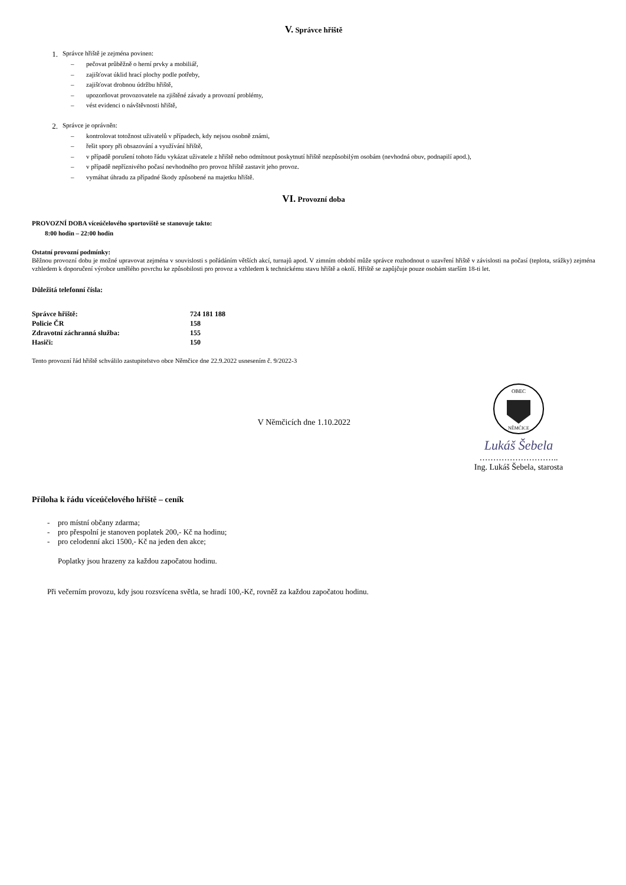V. Správce hřiště
1.
Správce hřiště je zejména povinen:
– pečovat průběžně o herní prvky a mobiliář,
– zajišťovat úklid hrací plochy podle potřeby,
– zajišťovat drobnou údržbu hřiště,
– upozorňovat provozovatele na zjištěné závady a provozní problémy,
– vést evidenci o návštěvnosti hřiště,
2.
Správce je oprávněn:
– kontrolovat totožnost uživatelů v případech, kdy nejsou osobně známi,
– řešit spory při obsazování a využívání hřiště,
– v případě porušení tohoto řádu vykázat uživatele z hřiště nebo odmítnout poskytnutí hřiště nezpůsobilým osobám (nevhodná obuv, podnapilí apod.),
– v případě nepříznivého počasí nevhodného pro provoz hřiště zastavit jeho provoz.
– vymáhat úhradu za případné škody způsobené na majetku hřiště.
VI. Provozní doba
PROVOZNÍ DOBA víceúčelového sportoviště se stanovuje takto:
8:00 hodin – 22:00 hodin
Ostatní provozní podmínky:
Běžnou provozní dobu je možné upravovat zejména v souvislosti s pořádáním větších akcí, turnajů apod. V zimním období může správce rozhodnout o uzavření hřiště v závislosti na počasí (teplota, srážky) zejména vzhledem k doporučení výrobce umělého povrchu ke způsobilosti pro provoz a vzhledem k technickému stavu hřiště a okolí. Hřiště se zapůjčuje pouze osobám starším 18-ti let.
Důležitá telefonní čísla:
| Správce hřiště: | 724 181 188 |
| Policie ČR | 158 |
| Zdravotní záchranná služba: | 155 |
| Hasiči: | 150 |
Tento provozní řád hřiště schválilo zastupitelstvo obce Němčice dne 22.9.2022 usnesením č. 9/2022-3
V Němčicích dne 1.10.2022
OBEC
NĚMČICE
Lukáš Šebela
………………………..
Ing. Lukáš Šebela, starosta
Příloha k řádu víceúčelového hřiště – ceník
- pro místní občany zdarma;
- pro přespolní je stanoven poplatek 200,- Kč na hodinu;
- pro celodenní akci 1500,- Kč na jeden den akce;
Poplatky jsou hrazeny za každou započatou hodinu.
Při večerním provozu, kdy jsou rozsvícena světla, se hradí 100,-Kč, rovněž za každou započatou hodinu.